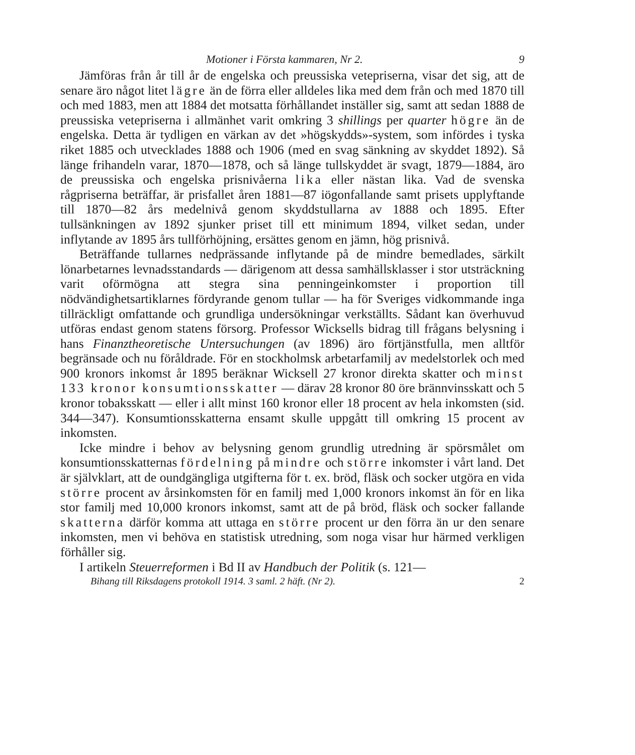Motioner i Första kammaren, Nr 2. 9
Jämföras från år till år de engelska och preussiska vetepriserna, visar det sig, att de senare äro något litet lägre än de förra eller alldeles lika med dem från och med 1870 till och med 1883, men att 1884 det motsatta förhållandet inställer sig, samt att sedan 1888 de preussiska vetepriserna i allmänhet varit omkring 3 shillings per quarter högre än de engelska. Detta är tydligen en värkan av det »högskydds»-system, som infördes i tyska riket 1885 och utvecklades 1888 och 1906 (med en svag sänkning av skyddet 1892). Så länge frihandeln varar, 1870—1878, och så länge tullskyddet är svagt, 1879—1884, äro de preussiska och engelska prisnivåerna lika eller nästan lika. Vad de svenska rågpriserna beträffar, är prisfallet åren 1881—87 iögonfallande samt prisets upplyftande till 1870—82 års medelnivå genom skyddstullarna av 1888 och 1895. Efter tullsänkningen av 1892 sjunker priset till ett minimum 1894, vilket sedan, under inflytande av 1895 års tullförhöjning, ersättes genom en jämn, hög prisnivå.
Beträffande tullarnes nedprässande inflytande på de mindre bemedlades, särkilt lönarbetarnes levnadsstandards — därigenom att dessa samhällsklasser i stor utsträckning varit oförmögna att stegra sina penningeinkomster i proportion till nödvändighetsartiklarnes fördyrande genom tullar — ha för Sveriges vidkommande inga tillräckligt omfattande och grundliga undersökningar verkställts. Sådant kan överhuvud utföras endast genom statens försorg. Professor Wicksells bidrag till frågans belysning i hans Finanztheoretische Untersuchungen (av 1896) äro förtjänstfulla, men alltför begränsade och nu föråldrade. För en stockholmsk arbetarfamilj av medelstorlek och med 900 kronors inkomst år 1895 beräknar Wicksell 27 kronor direkta skatter och minst 133 kronor konsumtionsskatter — därav 28 kronor 80 öre brännvinsskatt och 5 kronor tobaksskatt — eller i allt minst 160 kronor eller 18 procent av hela inkomsten (sid. 344—347). Konsumtionsskatterna ensamt skulle uppgått till omkring 15 procent av inkomsten.
Icke mindre i behov av belysning genom grundlig utredning är spörsmålet om konsumtionsskatternas fördelning på mindre och större inkomster i vårt land. Det är självklart, att de oundgängliga utgifterna för t. ex. bröd, fläsk och socker utgöra en vida större procent av årsinkomsten för en familj med 1,000 kronors inkomst än för en lika stor familj med 10,000 kronors inkomst, samt att de på bröd, fläsk och socker fallande skatterna därför komma att uttaga en större procent ur den förra än ur den senare inkomsten, men vi behöva en statistisk utredning, som noga visar hur härmed verkligen förhåller sig.
I artikeln Steuerreformen i Bd II av Handbuch der Politik (s. 121—
Bihang till Riksdagens protokoll 1914. 3 saml. 2 häft. (Nr 2). 2